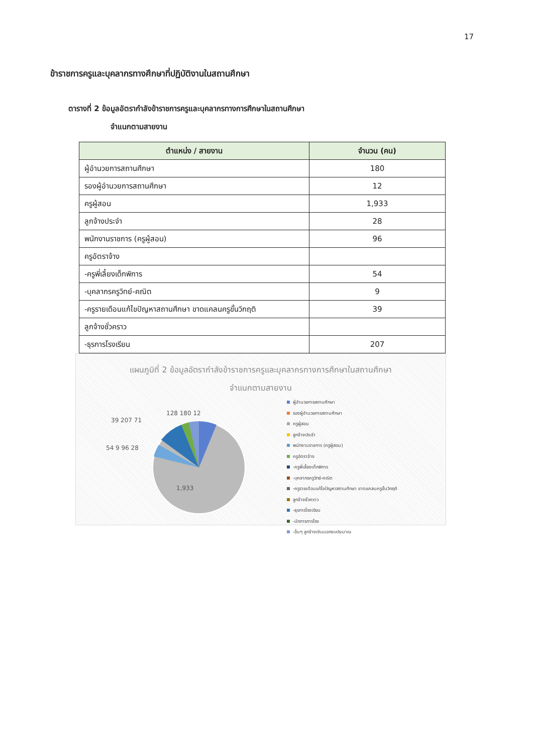17
ข้าราชการครูและบุคลากรทางศึกษาที่ปฏิบัติงานในสถานศึกษา
ตารางที่ 2 ข้อมูลอัตรากำลังข้าราชการครูและบุคลากรทางการศึกษาในสถานศึกษา
จำแนกตามสายงาน
| ตำแหน่ง / สายงาน | จำนวน (คน) |
| --- | --- |
| ผู้อำนวยการสถานศึกษา | 180 |
| รองผู้อำนวยการสถานศึกษา | 12 |
| ครูผู้สอน | 1,933 |
| ลูกจ้างประจำ | 28 |
| พนักงานราชการ (ครูผู้สอน) | 96 |
| ครูอัตราจ้าง | |
| -ครูพี่เลี้ยงเด็กพิการ | 54 |
| -บุคลากรครูวิทย์-คณิต | 9 |
| -ครูรายเดือนแก้ไขปัญหาสถานศึกษา ขาดแคลนครูขั้นวิกฤติ | 39 |
| ลูกจ้างชั่วคราว | |
| -ธุรการโรงเรียน | 207 |
แผนภูมิที่ 2 ข้อมูลอัตรากำลังข้าราชการครูและบุคลากรทางการศึกษาในสถานศึกษา
จำแนกตามสายงาน
1,933
128 180 12
39 207 71
54 9 96 28
ผู้อำนวยการสถานศึกษา
รองผู้อำนวยการสถานศึกษา
ครูผู้สอน
ลูกจ้างประจำ
พนักงานราชการ (ครูผู้สอน)
ครูอัตราจ้าง
-ครูพี่เลี้ยงเด็กพิการ
-บุคลากรครูวิทย์-คณิต
-ครูรายเดือนแก้ไขปัญหาสถานศึกษา ขาดแคลนครูขั้นวิกฤติ
ลูกจ้างชั่วคราว
-ธุรการโรงเรียน
-นักการภารโรง
-อื่นๆ ลูกจ้างเงินนอกงบประมาณ